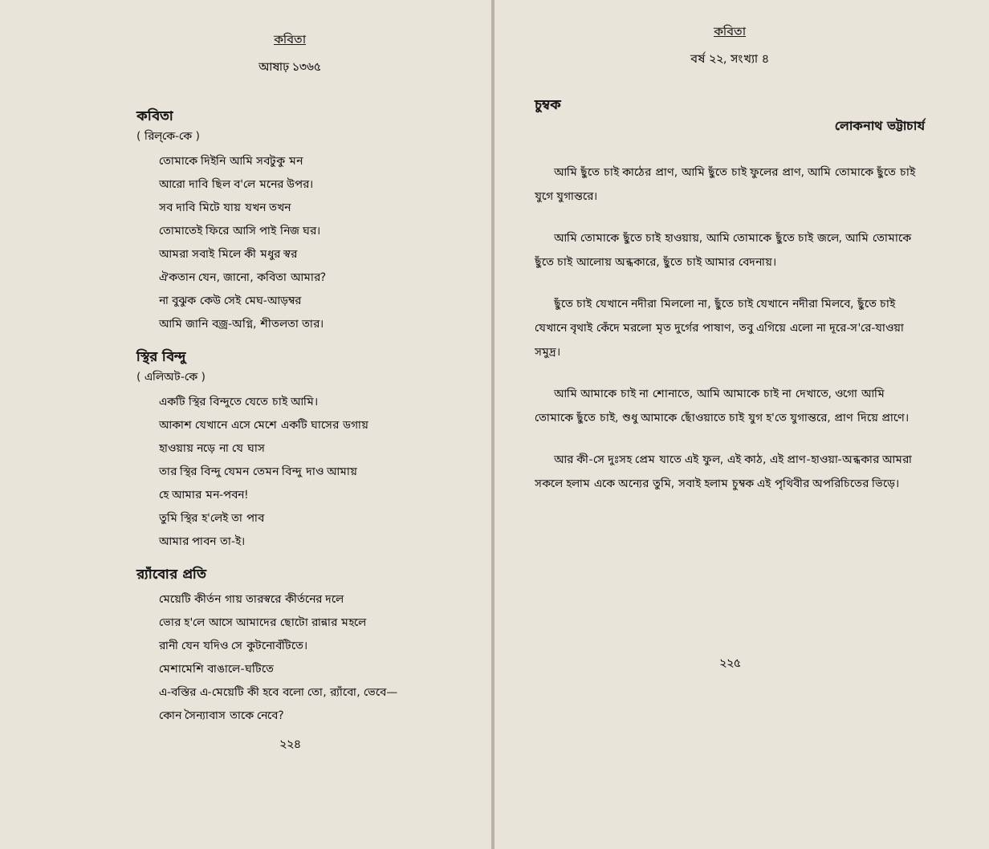কবিতা
আষাঢ় ১৩৬৫
কবিতা
( রিল্‌কে-কে )
তোমাকে দিইনি আমি সবটুকু মন
আরো দাবি ছিল ব'লে মনের উপর।
সব দাবি মিটে যায় যখন তখন
তোমাতেই ফিরে আসি পাই নিজ ঘর।
আমরা সবাই মিলে কী মধুর স্বর
ঐকতান যেন, জানো, কবিতা আমার?
না বুঝুক কেউ সেই মেঘ-আড়ম্বর
আমি জানি বজ্র-অগ্নি, শীতলতা তার।
স্থির বিন্দু
( এলিঅট-কে )
একটি স্থির বিন্দুতে যেতে চাই আমি।
আকাশ যেখানে এসে মেশে একটি ঘাসের ডগায়
হাওয়ায় নড়ে না যে ঘাস
তার স্থির বিন্দু যেমন তেমন বিন্দু দাও আমায়
হে আমার মন-পবন!
তুমি স্থির হ'লেই তা পাব
আমার পাবন তা-ই।
র‍্যাঁবোর প্রতি
মেয়েটি কীর্তন গায় তারস্বরে কীর্তনের দলে
ভোর হ'লে আসে আমাদের ছোটো রান্নার মহলে
রানী যেন যদিও সে কুটনোবঁটিতে।
মেশামেশি বাঙালে-ঘটিতে
এ-বস্তির এ-মেয়েটি কী হবে বলো তো, র‍্যাঁবো, ভেবে—
কোন সৈন্যাবাস তাকে নেবে?
২২৪
কবিতা
বর্ষ ২২, সংখ্যা ৪
চুম্বক
লোকনাথ ভট্টাচার্য
আমি ছুঁতে চাই কাঠের প্রাণ, আমি ছুঁতে চাই ফুলের প্রাণ, আমি তোমাকে ছুঁতে চাই যুগে যুগান্তরে।
আমি তোমাকে ছুঁতে চাই হাওয়ায়, আমি তোমাকে ছুঁতে চাই জলে, আমি তোমাকে ছুঁতে চাই আলোয় অন্ধকারে, ছুঁতে চাই আমার বেদনায়।
ছুঁতে চাই যেখানে নদীরা মিললো না, ছুঁতে চাই যেখানে নদীরা মিলবে, ছুঁতে চাই যেখানে বৃথাই কেঁদে মরলো মৃত দুর্গের পাষাণ, তবু এগিয়ে এলো না দূরে-স'রে-যাওয়া সমুদ্র।
আমি আমাকে চাই না শোনাতে, আমি আমাকে চাই না দেখাতে, ওগো আমি তোমাকে ছুঁতে চাই, শুধু আমাকে ছোঁওয়াতে চাই যুগ হ'তে যুগান্তরে, প্রাণ দিয়ে প্রাণে।
আর কী-সে দুঃসহ প্রেম যাতে এই ফুল, এই কাঠ, এই প্রাণ-হাওয়া-অন্ধকার আমরা সকলে হলাম একে অন্যের তুমি, সবাই হলাম চুম্বক এই পৃথিবীর অপরিচিতের ভিড়ে।
২২৫